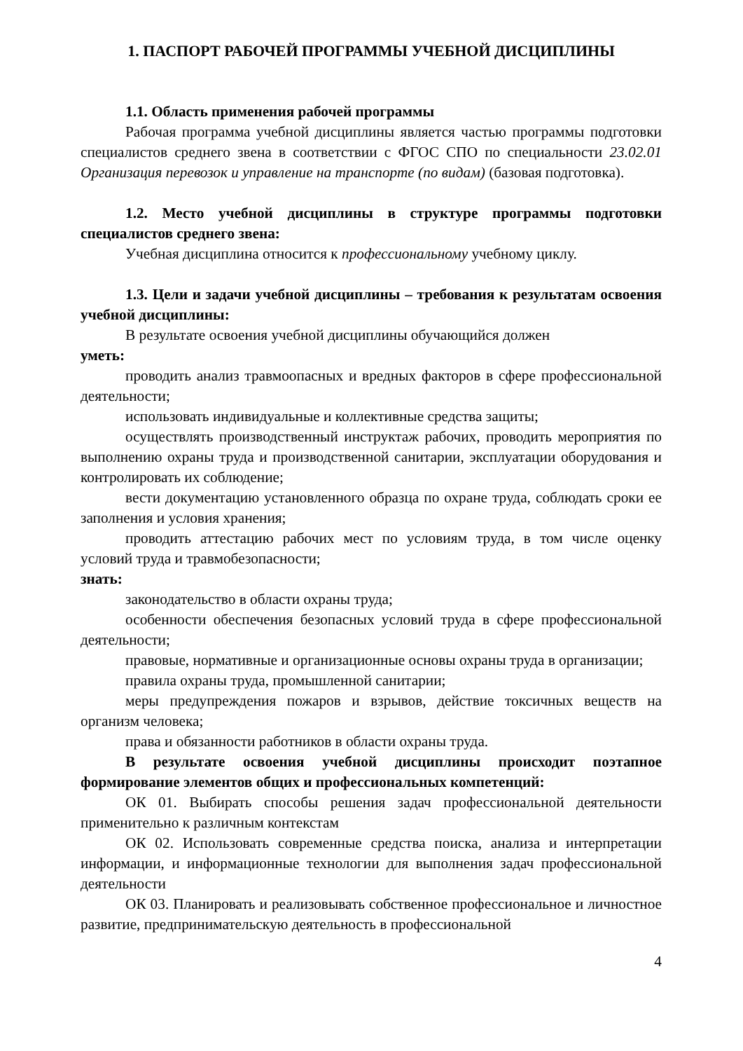1. ПАСПОРТ РАБОЧЕЙ ПРОГРАММЫ УЧЕБНОЙ ДИСЦИПЛИНЫ
1.1. Область применения рабочей программы
Рабочая программа учебной дисциплины является частью программы подготовки специалистов среднего звена в соответствии с ФГОС СПО по специальности 23.02.01 Организация перевозок и управление на транспорте (по видам) (базовая подготовка).
1.2. Место учебной дисциплины в структуре программы подготовки специалистов среднего звена:
Учебная дисциплина относится к профессиональному учебному циклу.
1.3. Цели и задачи учебной дисциплины – требования к результатам освоения учебной дисциплины:
В результате освоения учебной дисциплины обучающийся должен
уметь:
проводить анализ травмоопасных и вредных факторов в сфере профессиональной деятельности;
использовать индивидуальные и коллективные средства защиты;
осуществлять производственный инструктаж рабочих, проводить мероприятия по выполнению охраны труда и производственной санитарии, эксплуатации оборудования и контролировать их соблюдение;
вести документацию установленного образца по охране труда, соблюдать сроки ее заполнения и условия хранения;
проводить аттестацию рабочих мест по условиям труда, в том числе оценку условий труда и травмобезопасности;
знать:
законодательство в области охраны труда;
особенности обеспечения безопасных условий труда в сфере профессиональной деятельности;
правовые, нормативные и организационные основы охраны труда в организации;
правила охраны труда, промышленной санитарии;
меры предупреждения пожаров и взрывов, действие токсичных веществ на организм человека;
права и обязанности работников в области охраны труда.
В результате освоения учебной дисциплины происходит поэтапное формирование элементов общих и профессиональных компетенций:
ОК 01. Выбирать способы решения задач профессиональной деятельности применительно к различным контекстам
ОК 02. Использовать современные средства поиска, анализа и интерпретации информации, и информационные технологии для выполнения задач профессиональной деятельности
ОК 03. Планировать и реализовывать собственное профессиональное и личностное развитие, предпринимательскую деятельность в профессиональной
4